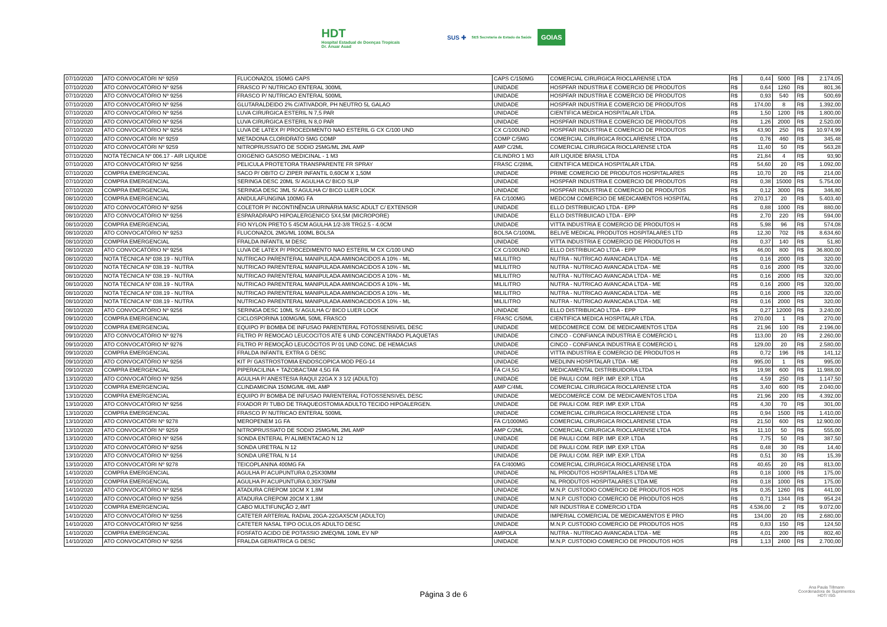HDT
Hospital Estadual de Doenças Tropicais
Dr. Anuar Auad
SUS ✚ SES Secretaria de Estado da Saúde GOIAS
| 07/10/2020 | ATO CONVOCATÓRI Nº 9259 | FLUCONAZOL 150MG CAPS | CAPS C/150MG | COMERCIAL CIRURGICA RIOCLARENSE LTDA | R$ | 0,44 | 5000 | R$ | 2.174,05 |
| 07/10/2020 | ATO CONVOCATÓRIO Nº 9256 | FRASCO P/ NUTRICAO ENTERAL 300ML | UNIDADE | HOSPFAR INDUSTRIA E COMERCIO DE PRODUTOS | R$ | 0,64 | 1260 | R$ | 801,36 |
| 07/10/2020 | ATO CONVOCATÓRIO Nº 9256 | FRASCO P/ NUTRICAO ENTERAL 500ML | UNIDADE | HOSPFAR INDUSTRIA E COMERCIO DE PRODUTOS | R$ | 0,93 | 540 | R$ | 500,69 |
| 07/10/2020 | ATO CONVOCATÓRIO Nº 9256 | GLUTARALDEIDO 2% C/ATIVADOR, PH NEUTRO 5L GALAO | UNIDADE | HOSPFAR INDUSTRIA E COMERCIO DE PRODUTOS | R$ | 174,00 | 8 | R$ | 1.392,00 |
| 07/10/2020 | ATO CONVOCATÓRIO Nº 9256 | LUVA CIRURGICA ESTERIL N 7,5 PAR | UNIDADE | CIENTIFICA MEDICA HOSPITALAR LTDA. | R$ | 1,50 | 1200 | R$ | 1.800,00 |
| 07/10/2020 | ATO CONVOCATÓRIO Nº 9256 | LUVA CIRURGICA ESTERIL N 8,0 PAR | UNIDADE | HOSPFAR INDUSTRIA E COMERCIO DE PRODUTOS | R$ | 1,26 | 2000 | R$ | 2.520,00 |
| 07/10/2020 | ATO CONVOCATÓRIO Nº 9256 | LUVA DE LATEX P/ PROCEDIMENTO NAO ESTERIL G CX C/100 UND | CX C/100UND | HOSPFAR INDUSTRIA E COMERCIO DE PRODUTOS | R$ | 43,90 | 250 | R$ | 10.974,99 |
| 07/10/2020 | ATO CONVOCATÓRI Nº 9259 | METADONA CLORIDRATO 5MG COMP | COMP C/5MG | COMERCIAL CIRURGICA RIOCLARENSE LTDA | R$ | 0,76 | 460 | R$ | 345,48 |
| 07/10/2020 | ATO CONVOCATÓRI Nº 9259 | NITROPRUSSIATO DE SODIO 25MG/ML 2ML AMP | AMP C/2ML | COMERCIAL CIRURGICA RIOCLARENSE LTDA | R$ | 11,40 | 50 | R$ | 563,28 |
| 07/10/2020 | NOTA TÉCNICA Nº 006.17 - AIR LIQUIDE | OXIGENIO GASOSO MEDICINAL - 1 M3 | CILINDRO 1 M3 | AIR LIQUIDE BRASIL LTDA | R$ | 21,84 | 4 | R$ | 93,90 |
| 07/10/2020 | ATO CONVOCATÓRIO Nº 9256 | PELICULA PROTETORA TRANSPARENTE FR SPRAY | FRASC C/28ML | CIENTIFICA MEDICA HOSPITALAR LTDA. | R$ | 54,60 | 20 | R$ | 1.092,00 |
| 07/10/2020 | COMPRA EMERGENCIAL | SACO P/ OBITO C/ ZIPER INFANTIL 0,60CM X 1,50M | UNIDADE | PRIME COMERCIO DE PRODUTOS HOSPITALARES | R$ | 10,70 | 20 | R$ | 214,00 |
| 07/10/2020 | COMPRA EMERGENCIAL | SERINGA DESC 20ML S/ AGULHA C/ BICO SLIP | UNIDADE | HOSPFAR INDUSTRIA E COMERCIO DE PRODUTOS | R$ | 0,38 | 15000 | R$ | 5.754,00 |
| 07/10/2020 | COMPRA EMERGENCIAL | SERINGA DESC 3ML S/ AGULHA C/ BICO LUER LOCK | UNIDADE | HOSPFAR INDUSTRIA E COMERCIO DE PRODUTOS | R$ | 0,12 | 3000 | R$ | 346,80 |
| 08/10/2020 | COMPRA EMERGENCIAL | ANIDULAFUNGINA 100MG FA | FA C/100MG | MEDCOM COMERCIO DE MEDICAMENTOS HOSPITAL | R$ | 270,17 | 20 | R$ | 5.403,40 |
| 08/10/2020 | ATO CONVOCATÓRIO Nº 9256 | COLETOR P/ INCONTINÊNCIA URINÁRIA MASC ADULT C/ EXTENSOR | UNIDADE | ELLO DISTRIBUICAO LTDA - EPP | R$ | 0,88 | 1000 | R$ | 880,00 |
| 08/10/2020 | ATO CONVOCATÓRIO Nº 9256 | ESPARADRAPO HIPOALERGENICO 5X4,5M (MICROPORE) | UNIDADE | ELLO DISTRIBUICAO LTDA - EPP | R$ | 2,70 | 220 | R$ | 594,00 |
| 08/10/2020 | COMPRA EMERGENCIAL | FIO NYLON PRETO 5 45CM AGULHA 1/2-3/8 TRG2.5 - 4.0CM | UNIDADE | VITTA INDUSTRIA E COMERCIO DE PRODUTOS H | R$ | 5,98 | 96 | R$ | 574,08 |
| 08/10/2020 | ATO CONVOCATÓRIO Nº 9253 | FLUCONAZOL 2MG/ML 100ML BOLSA | BOLSA C/100ML | BELIVE MEDICAL PRODUTOS HOSPITALARES LTD | R$ | 12,30 | 702 | R$ | 8.634,60 |
| 08/10/2020 | COMPRA EMERGENCIAL | FRALDA INFANTIL M DESC | UNIDADE | VITTA INDUSTRIA E COMERCIO DE PRODUTOS H | R$ | 0,37 | 140 | R$ | 51,80 |
| 08/10/2020 | ATO CONVOCATÓRIO Nº 9256 | LUVA DE LATEX P/ PROCEDIMENTO NAO ESTERIL M CX C/100 UND | CX C/100UND | ELLO DISTRIBUICAO LTDA - EPP | R$ | 46,00 | 800 | R$ | 36.800,00 |
| 08/10/2020 | NOTA TÉCNICA Nº 038.19 - NUTRA | NUTRICAO PARENTERAL MANIPULADA AMINOACIDOS A 10% - ML | MILILITRO | NUTRA - NUTRICAO AVANCADA LTDA - ME | R$ | 0,16 | 2000 | R$ | 320,00 |
| 08/10/2020 | NOTA TÉCNICA Nº 038.19 - NUTRA | NUTRICAO PARENTERAL MANIPULADA AMINOACIDOS A 10% - ML | MILILITRO | NUTRA - NUTRICAO AVANCADA LTDA - ME | R$ | 0,16 | 2000 | R$ | 320,00 |
| 08/10/2020 | NOTA TÉCNICA Nº 038.19 - NUTRA | NUTRICAO PARENTERAL MANIPULADA AMINOACIDOS A 10% - ML | MILILITRO | NUTRA - NUTRICAO AVANCADA LTDA - ME | R$ | 0,16 | 2000 | R$ | 320,00 |
| 08/10/2020 | NOTA TÉCNICA Nº 038.19 - NUTRA | NUTRICAO PARENTERAL MANIPULADA AMINOACIDOS A 10% - ML | MILILITRO | NUTRA - NUTRICAO AVANCADA LTDA - ME | R$ | 0,16 | 2000 | R$ | 320,00 |
| 08/10/2020 | NOTA TÉCNICA Nº 038.19 - NUTRA | NUTRICAO PARENTERAL MANIPULADA AMINOACIDOS A 10% - ML | MILILITRO | NUTRA - NUTRICAO AVANCADA LTDA - ME | R$ | 0,16 | 2000 | R$ | 320,00 |
| 08/10/2020 | NOTA TÉCNICA Nº 038.19 - NUTRA | NUTRICAO PARENTERAL MANIPULADA AMINOACIDOS A 10% - ML | MILILITRO | NUTRA - NUTRICAO AVANCADA LTDA - ME | R$ | 0,16 | 2000 | R$ | 320,00 |
| 08/10/2020 | ATO CONVOCATÓRIO Nº 9256 | SERINGA DESC 10ML S/ AGULHA C/ BICO LUER LOCK | UNIDADE | ELLO DISTRIBUICAO LTDA - EPP | R$ | 0,27 | 12000 | R$ | 3.240,00 |
| 09/10/2020 | COMPRA EMERGENCIAL | CICLOSPORINA 100MG/ML 50ML FRASCO | FRASC C/50ML | CIENTIFICA MEDICA HOSPITALAR LTDA. | R$ | 270,00 | 1 | R$ | 270,00 |
| 09/10/2020 | COMPRA EMERGENCIAL | EQUIPO P/ BOMBA DE INFUSAO PARENTERAL FOTOSSENSIVEL DESC | UNIDADE | MEDCOMERCE COM. DE MEDICAMENTOS LTDA | R$ | 21,96 | 100 | R$ | 2.196,00 |
| 09/10/2020 | ATO CONVOCATÓRIO Nº 9276 | FILTRO P/ REMOCAO LEUCOCITOS ATE 6 UND CONCENTRADO PLAQUETAS | UNIDADE | CINCO - CONFIANCA INDUSTRIA E COMERCIO L | R$ | 113,00 | 20 | R$ | 2.260,00 |
| 09/10/2020 | ATO CONVOCATÓRIO Nº 9276 | FILTRO P/ REMOÇÃO LEUCÓCITOS P/ 01 UND CONC. DE HEMÁCIAS | UNIDADE | CINCO - CONFIANCA INDUSTRIA E COMERCIO L | R$ | 129,00 | 20 | R$ | 2.580,00 |
| 09/10/2020 | COMPRA EMERGENCIAL | FRALDA INFANTIL EXTRA G DESC | UNIDADE | VITTA INDUSTRIA E COMERCIO DE PRODUTOS H | R$ | 0,72 | 196 | R$ | 141,12 |
| 09/10/2020 | ATO CONVOCATÓRIO Nº 9256 | KIT P/ GASTROSTOMIA ENDOSCOPICA MOD PEG-14 | UNIDADE | MEDLINN HOSPITALAR LTDA - ME | R$ | 995,00 | 1 | R$ | 995,00 |
| 09/10/2020 | COMPRA EMERGENCIAL | PIPERACILINA + TAZOBACTAM 4,5G FA | FA C/4,5G | MEDICAMENTAL DISTRIBUIDORA LTDA | R$ | 19,98 | 600 | R$ | 11.988,00 |
| 13/10/2020 | ATO CONVOCATÓRIO Nº 9256 | AGULHA P/ ANESTESIA RAQUI 22GA X 3 1/2 (ADULTO) | UNIDADE | DE PAULI COM. REP. IMP. EXP. LTDA | R$ | 4,59 | 250 | R$ | 1.147,50 |
| 13/10/2020 | COMPRA EMERGENCIAL | CLINDAMICINA 150MG/ML 4ML AMP | AMP C/4ML | COMERCIAL CIRURGICA RIOCLARENSE LTDA | R$ | 3,40 | 600 | R$ | 2.040,00 |
| 13/10/2020 | COMPRA EMERGENCIAL | EQUIPO P/ BOMBA DE INFUSAO PARENTERAL FOTOSSENSIVEL DESC | UNIDADE | MEDCOMERCE COM. DE MEDICAMENTOS LTDA | R$ | 21,96 | 200 | R$ | 4.392,00 |
| 13/10/2020 | ATO CONVOCATÓRIO Nº 9256 | FIXADOR P/ TUBO DE TRAQUEOSTOMIA ADULTO TECIDO HIPOALERGEN. | UNIDADE | DE PAULI COM. REP. IMP. EXP. LTDA | R$ | 4,30 | 70 | R$ | 301,00 |
| 13/10/2020 | COMPRA EMERGENCIAL | FRASCO P/ NUTRICAO ENTERAL 500ML | UNIDADE | COMERCIAL CIRURGICA RIOCLARENSE LTDA | R$ | 0,94 | 1500 | R$ | 1.410,00 |
| 13/10/2020 | ATO CONVOCATÓRI Nº 9278 | MEROPENEM 1G FA | FA C/1000MG | COMERCIAL CIRURGICA RIOCLARENSE LTDA | R$ | 21,50 | 600 | R$ | 12.900,00 |
| 13/10/2020 | ATO CONVOCATÓRI Nº 9259 | NITROPRUSSIATO DE SODIO 25MG/ML 2ML AMP | AMP C/2ML | COMERCIAL CIRURGICA RIOCLARENSE LTDA | R$ | 11,10 | 50 | R$ | 555,00 |
| 13/10/2020 | ATO CONVOCATÓRIO Nº 9256 | SONDA ENTERAL P/ ALIMENTACAO N 12 | UNIDADE | DE PAULI COM. REP. IMP. EXP. LTDA | R$ | 7,75 | 50 | R$ | 387,50 |
| 13/10/2020 | ATO CONVOCATÓRIO Nº 9256 | SONDA URETRAL N 12 | UNIDADE | DE PAULI COM. REP. IMP. EXP. LTDA | R$ | 0,48 | 30 | R$ | 14,40 |
| 13/10/2020 | ATO CONVOCATÓRIO Nº 9256 | SONDA URETRAL N 14 | UNIDADE | DE PAULI COM. REP. IMP. EXP. LTDA | R$ | 0,51 | 30 | R$ | 15,39 |
| 13/10/2020 | ATO CONVOCATÓRI Nº 9278 | TEICOPLANINA 400MG FA | FA C/400MG | COMERCIAL CIRURGICA RIOCLARENSE LTDA | R$ | 40,65 | 20 | R$ | 813,00 |
| 14/10/2020 | COMPRA EMERGENCIAL | AGULHA P/ ACUPUNTURA 0,25X30MM | UNIDADE | NL PRODUTOS HOSPITALARES LTDA ME | R$ | 0,18 | 1000 | R$ | 175,00 |
| 14/10/2020 | COMPRA EMERGENCIAL | AGULHA P/ ACUPUNTURA 0,30X75MM | UNIDADE | NL PRODUTOS HOSPITALARES LTDA ME | R$ | 0,18 | 1000 | R$ | 175,00 |
| 14/10/2020 | ATO CONVOCATÓRIO Nº 9256 | ATADURA CREPOM 10CM X 1,8M | UNIDADE | M.N.P. CUSTODIO COMERCIO DE PRODUTOS HOS | R$ | 0,35 | 1260 | R$ | 441,00 |
| 14/10/2020 | ATO CONVOCATÓRIO Nº 9256 | ATADURA CREPOM 20CM X 1,8M | UNIDADE | M.N.P. CUSTODIO COMERCIO DE PRODUTOS HOS | R$ | 0,71 | 1344 | R$ | 954,24 |
| 14/10/2020 | COMPRA EMERGENCIAL | CABO MULTIFUNÇÃO 2,4MT | UNIDADE | NR INDUSTRIA E COMERCIO LTDA | R$ | 4.536,00 | 2 | R$ | 9.072,00 |
| 14/10/2020 | ATO CONVOCATÓRIO Nº 9256 | CATETER ARTERIAL RADIAL 20GA-22GAX5CM (ADULTO) | UNIDADE | IMPERIAL COMERCIAL DE MEDICAMENTOS E PRO | R$ | 134,00 | 20 | R$ | 2.680,00 |
| 14/10/2020 | ATO CONVOCATÓRIO Nº 9256 | CATETER NASAL TIPO OCULOS ADULTO DESC | UNIDADE | M.N.P. CUSTODIO COMERCIO DE PRODUTOS HOS | R$ | 0,83 | 150 | R$ | 124,50 |
| 14/10/2020 | COMPRA EMERGENCIAL | FOSFATO ACIDO DE POTASSIO 2MEQ/ML 10ML EV NP | AMPOLA | NUTRA - NUTRICAO AVANCADA LTDA - ME | R$ | 4,01 | 200 | R$ | 802,40 |
| 14/10/2020 | ATO CONVOCATÓRIO Nº 9256 | FRALDA GERIATRICA G DESC | UNIDADE | M.N.P. CUSTODIO COMERCIO DE PRODUTOS HOS | R$ | 1,13 | 2400 | R$ | 2.700,00 |
Página 3 de 6
Ana Paula Tillmann
Coordenadora de Suprimentos
HDT/ ISG